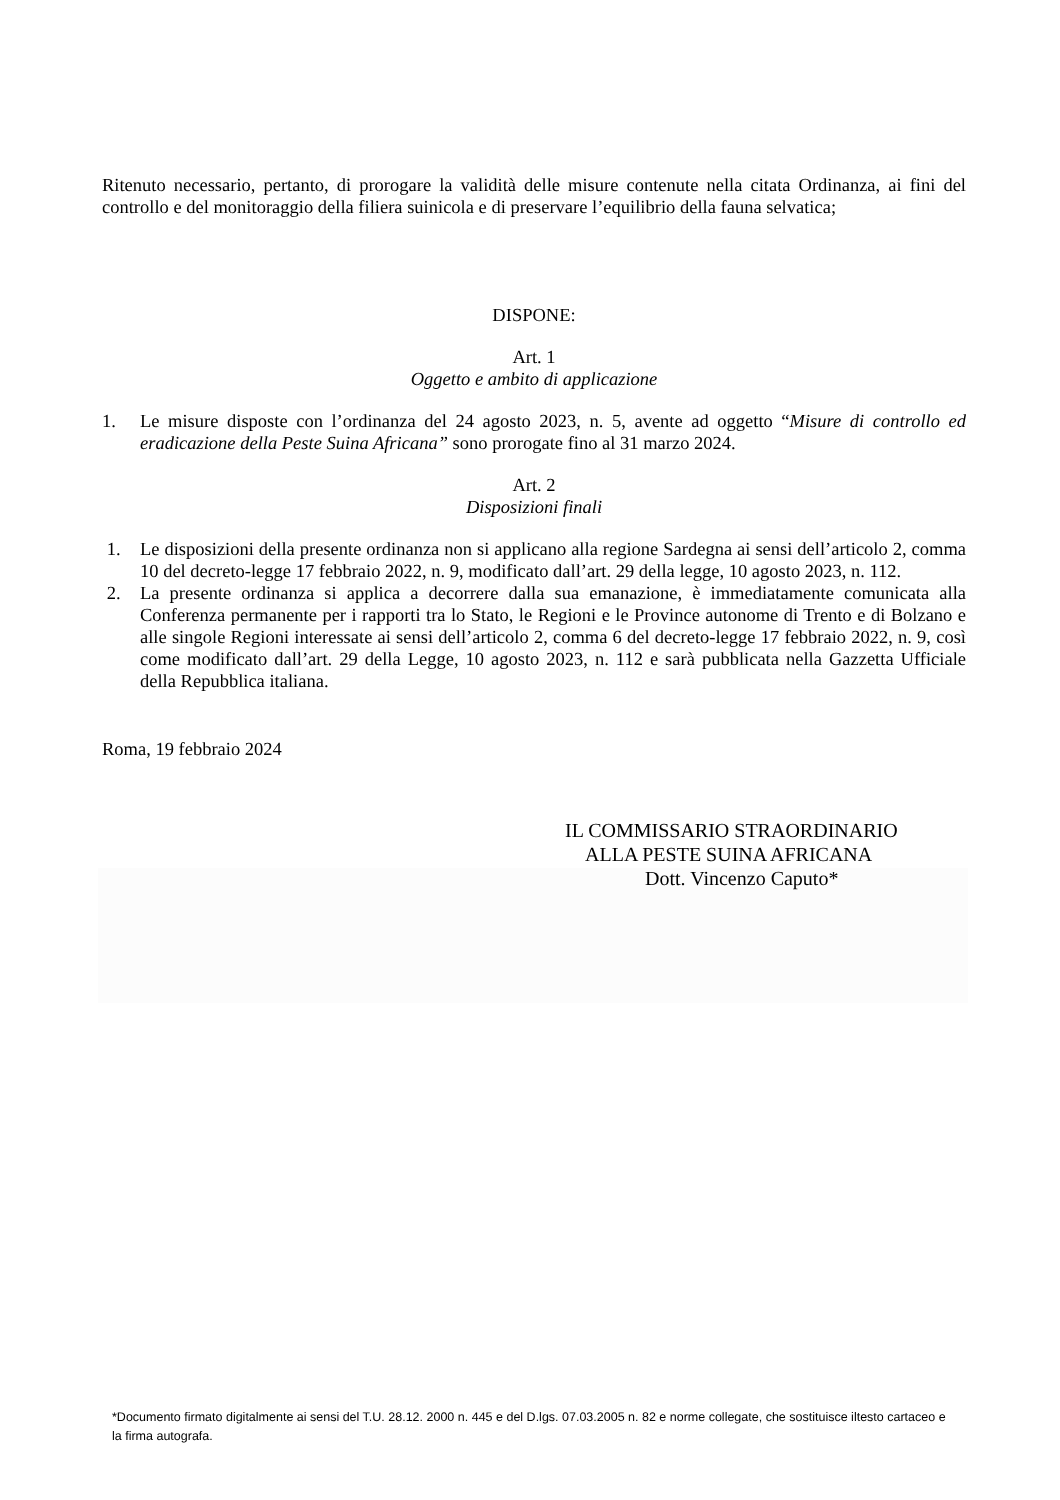Ritenuto necessario, pertanto, di prorogare la validità delle misure contenute nella citata Ordinanza, ai fini del controllo e del monitoraggio della filiera suinicola e di preservare l’equilibrio della fauna selvatica;
DISPONE:
Art. 1
Oggetto e ambito di applicazione
1. Le misure disposte con l’ordinanza del 24 agosto 2023, n. 5, avente ad oggetto “Misure di controllo ed eradicazione della Peste Suina Africana” sono prorogate fino al 31 marzo 2024.
Art. 2
Disposizioni finali
1. Le disposizioni della presente ordinanza non si applicano alla regione Sardegna ai sensi dell’articolo 2, comma 10 del decreto-legge 17 febbraio 2022, n. 9, modificato dall’art. 29 della legge, 10 agosto 2023, n. 112.
2. La presente ordinanza si applica a decorrere dalla sua emanazione, è immediatamente comunicata alla Conferenza permanente per i rapporti tra lo Stato, le Regioni e le Province autonome di Trento e di Bolzano e alle singole Regioni interessate ai sensi dell’articolo 2, comma 6 del decreto-legge 17 febbraio 2022, n. 9, così come modificato dall’art. 29 della Legge, 10 agosto 2023, n. 112 e sarà pubblicata nella Gazzetta Ufficiale della Repubblica italiana.
Roma, 19 febbraio 2024
IL COMMISSARIO STRAORDINARIO
ALLA PESTE SUINA AFRICANA
Dott. Vincenzo Caputo*
*Documento firmato digitalmente ai sensi del T.U. 28.12. 2000 n. 445 e del D.lgs. 07.03.2005 n. 82 e norme collegate, che sostituisce iltesto cartaceo e la firma autografa.